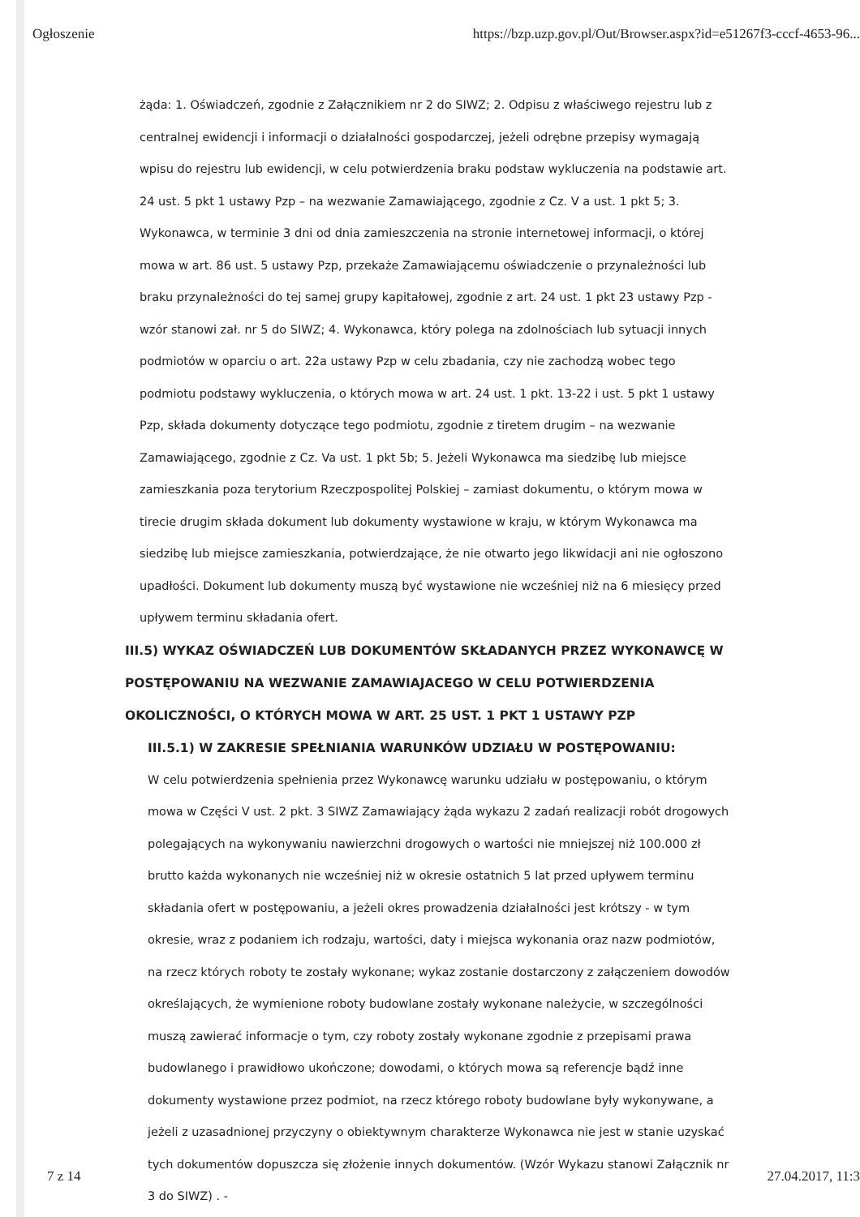Ogłoszenie https://bzp.uzp.gov.pl/Out/Browser.aspx?id=e51267f3-cccf-4653-96...
żąda: 1. Oświadczeń, zgodnie z Załącznikiem nr 2 do SIWZ; 2. Odpisu z właściwego rejestru lub z centralnej ewidencji i informacji o działalności gospodarczej, jeżeli odrębne przepisy wymagają wpisu do rejestru lub ewidencji, w celu potwierdzenia braku podstaw wykluczenia na podstawie art. 24 ust. 5 pkt 1 ustawy Pzp – na wezwanie Zamawiającego, zgodnie z Cz. V a ust. 1 pkt 5; 3. Wykonawca, w terminie 3 dni od dnia zamieszczenia na stronie internetowej informacji, o której mowa w art. 86 ust. 5 ustawy Pzp, przekaże Zamawiającemu oświadczenie o przynależności lub braku przynależności do tej samej grupy kapitałowej, zgodnie z art. 24 ust. 1 pkt 23 ustawy Pzp - wzór stanowi zał. nr 5 do SIWZ; 4. Wykonawca, który polega na zdolnościach lub sytuacji innych podmiotów w oparciu o art. 22a ustawy Pzp w celu zbadania, czy nie zachodzą wobec tego podmiotu podstawy wykluczenia, o których mowa w art. 24 ust. 1 pkt. 13-22 i ust. 5 pkt 1 ustawy Pzp, składa dokumenty dotyczące tego podmiotu, zgodnie z tiretem drugim – na wezwanie Zamawiającego, zgodnie z Cz. Va ust. 1 pkt 5b; 5. Jeżeli Wykonawca ma siedzibę lub miejsce zamieszkania poza terytorium Rzeczpospolitej Polskiej – zamiast dokumentu, o którym mowa w tirecie drugim składa dokument lub dokumenty wystawione w kraju, w którym Wykonawca ma siedzibę lub miejsce zamieszkania, potwierdzające, że nie otwarto jego likwidacji ani nie ogłoszono upadłości. Dokument lub dokumenty muszą być wystawione nie wcześniej niż na 6 miesięcy przed upływem terminu składania ofert.
III.5) WYKAZ OŚWIADCZEŃ LUB DOKUMENTÓW SKŁADANYCH PRZEZ WYKONAWCĘ W POSTĘPOWANIU NA WEZWANIE ZAMAWIAJACEGO W CELU POTWIERDZENIA OKOLICZNOŚCI, O KTÓRYCH MOWA W ART. 25 UST. 1 PKT 1 USTAWY PZP
III.5.1) W ZAKRESIE SPEŁNIANIA WARUNKÓW UDZIAŁU W POSTĘPOWANIU:
W celu potwierdzenia spełnienia przez Wykonawcę warunku udziału w postępowaniu, o którym mowa w Części V ust. 2 pkt. 3 SIWZ Zamawiający żąda wykazu 2 zadań realizacji robót drogowych polegających na wykonywaniu nawierzchni drogowych o wartości nie mniejszej niż 100.000 zł brutto każda wykonanych nie wcześniej niż w okresie ostatnich 5 lat przed upływem terminu składania ofert w postępowaniu, a jeżeli okres prowadzenia działalności jest krótszy - w tym okresie, wraz z podaniem ich rodzaju, wartości, daty i miejsca wykonania oraz nazw podmiotów, na rzecz których roboty te zostały wykonane; wykaz zostanie dostarczony z załączeniem dowodów określających, że wymienione roboty budowlane zostały wykonane należycie, w szczególności muszą zawierać informacje o tym, czy roboty zostały wykonane zgodnie z przepisami prawa budowlanego i prawidłowo ukończone; dowodami, o których mowa są referencje bądź inne dokumenty wystawione przez podmiot, na rzecz którego roboty budowlane były wykonywane, a jeżeli z uzasadnionej przyczyny o obiektywnym charakterze Wykonawca nie jest w stanie uzyskać tych dokumentów dopuszcza się złożenie innych dokumentów. (Wzór Wykazu stanowi Załącznik nr 3 do SIWZ) . -
7 z 14 27.04.2017, 11:3